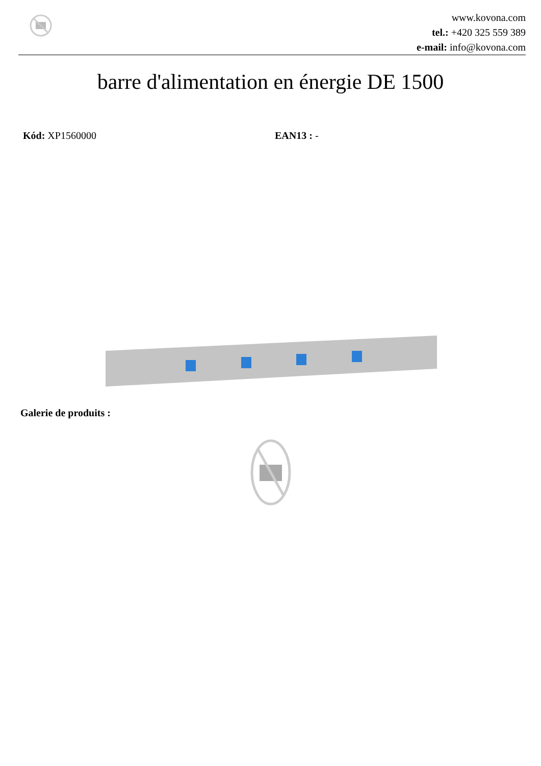www.kovona.com
tel.: +420 325 559 389
e-mail: info@kovona.com
barre d'alimentation en énergie DE 1500
Kód: XP1560000 EAN13 : -
Galerie de produits :